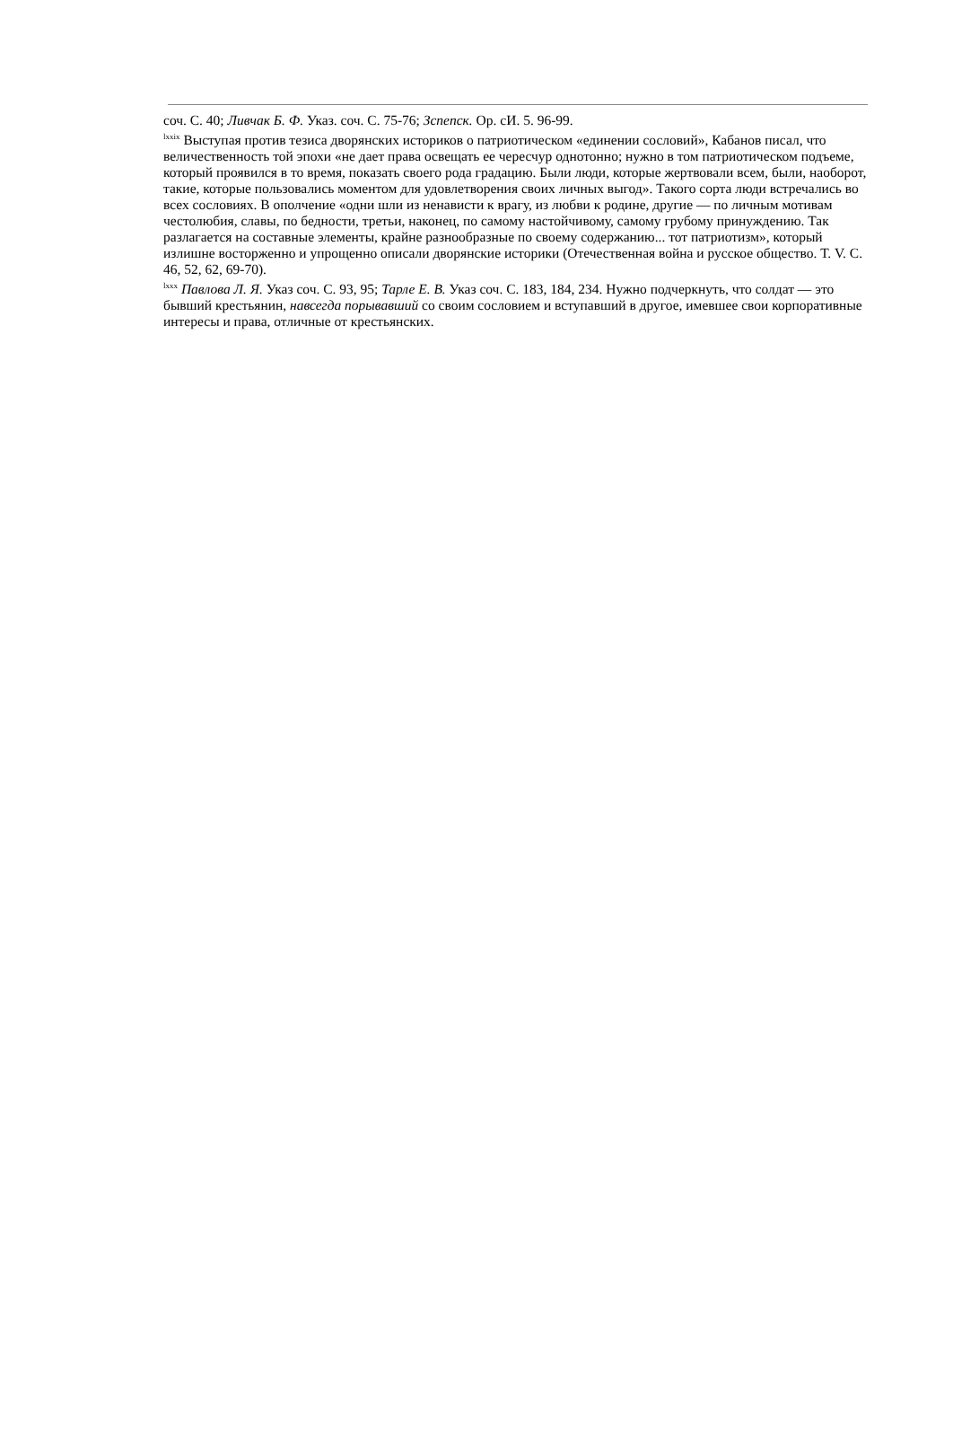соч. С. 40; Ливчак Б. Ф. Указ. соч. С. 75-76; Зcпепск. Op. сИ. 5. 96-99.
<sup>lxxix</sup> Выступая против тезиса дворянских историков о патриотическом «единении сословий», Кабанов писал, что величественность той эпохи «не дает права освещать ее чересчур однотонно; нужно в том патриотическом подъеме, который проявился в то время, показать своего рода градацию. Были люди, которые жертвовали всем, были, наоборот, такие, которые пользовались моментом для удовлетворения своих личных выгод». Такого сорта люди встречались во всех сословиях. В ополчение «одни шли из ненависти к врагу, из любви к родине, другие — по личным мотивам честолюбия, славы, по бедности, третьи, наконец, по самому настойчивому, самому грубому принуждению. Так разлагается на составные элементы, крайне разнообразные по своему содержанию... тот патриотизм», который излишне восторженно и упрощенно описали дворянские историки (Отечественная война и русское общество. Т. V. С. 46, 52, 62, 69-70).
<sup>lxxx</sup> Павлова Л. Я. Указ соч. С. 93, 95; Тарле Е. В. Указ соч. С. 183, 184, 234. Нужно подчеркнуть, что солдат — это бывший крестьянин, навсегда порывавший со своим сословием и вступавший в другое, имевшее свои корпоративные интересы и права, отличные от крестьянских.